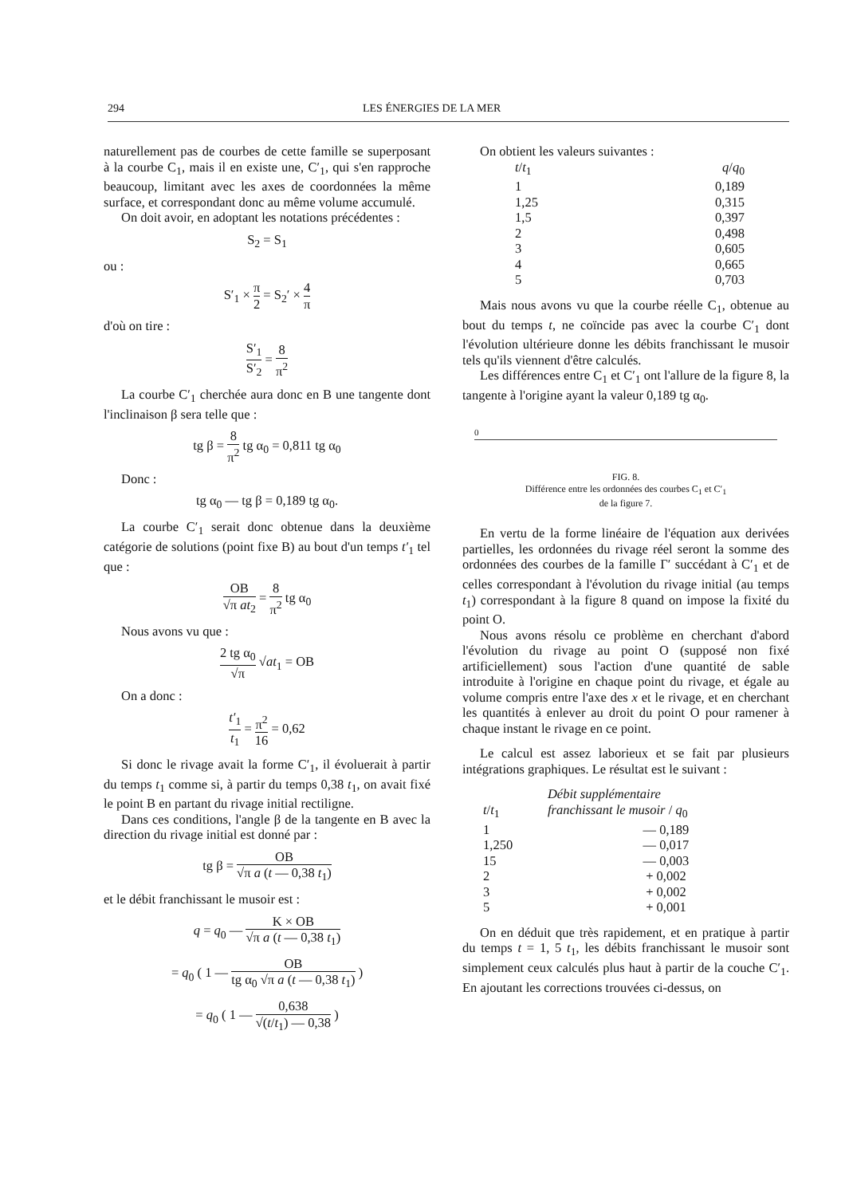294 LES ÉNERGIES DE LA MER
naturellement pas de courbes de cette famille se superposant à la courbe C<sub>1</sub>, mais il en existe une, C′<sub>1</sub>, qui s'en rapproche beaucoup, limitant avec les axes de coordonnées la même surface, et correspondant donc au même volume accumulé.
On doit avoir, en adoptant les notations précédentes :
S<sub>2</sub> = S<sub>1</sub>
ou :
S′<sub>1</sub> × π 2 = S<sub>2</sub>′ × 4 π
d'où on tire :
S′<sub>1</sub> S′<sub>2</sub> = 8 π<sup>2</sup>
La courbe C′<sub>1</sub> cherchée aura donc en B une tangente dont l'inclinaison β sera telle que :
tg β = 8 π<sup>2</sup> tg α<sub>0</sub> = 0,811 tg α<sub>0</sub>
Donc :
tg α<sub>0</sub> — tg β = 0,189 tg α<sub>0</sub>.
La courbe C′<sub>1</sub> serait donc obtenue dans la deuxième catégorie de solutions (point fixe B) au bout d'un temps t′<sub>1</sub> tel que :
OB √π at<sub>2</sub> = 8 π<sup>2</sup> tg α<sub>0</sub>
Nous avons vu que :
2 tg α<sub>0</sub> √π √at<sub>1</sub> = OB
On a donc :
t′<sub>1</sub> t<sub>1</sub> = π<sup>2</sup> 16 = 0,62
Si donc le rivage avait la forme C′<sub>1</sub>, il évoluerait à partir du temps t<sub>1</sub> comme si, à partir du temps 0,38 t<sub>1</sub>, on avait fixé le point B en partant du rivage initial rectiligne.
Dans ces conditions, l'angle β de la tangente en B avec la direction du rivage initial est donné par :
tg β = OB √π a (t — 0,38 t<sub>1</sub>)
et le débit franchissant le musoir est :
q = q<sub>0</sub> — K × OB √π a (t — 0,38 t<sub>1</sub>)
= q<sub>0</sub> ( 1 — OB tg α<sub>0</sub> √π a (t — 0,38 t<sub>1</sub>) )
= q<sub>0</sub> ( 1 — 0,638 √(t/t<sub>1</sub>) — 0,38 )
On obtient les valeurs suivantes :
| t / t<sub>1</sub> | q / q<sub>0</sub> |
| --- | --- |
| 1 | 0,189 |
| 1,25 | 0,315 |
| 1,5 | 0,397 |
| 2 | 0,498 |
| 3 | 0,605 |
| 4 | 0,665 |
| 5 | 0,703 |
Mais nous avons vu que la courbe réelle C<sub>1</sub>, obtenue au bout du temps t, ne coïncide pas avec la courbe C′<sub>1</sub> dont l'évolution ultérieure donne les débits franchissant le musoir tels qu'ils viennent d'être calculés.
Les différences entre C<sub>1</sub> et C′<sub>1</sub> ont l'allure de la figure 8, la tangente à l'origine ayant la valeur 0,189 tg α<sub>0</sub>.
0
FIG. 8.
Différence entre les ordonnées des courbes C<sub>1</sub> et C′<sub>1</sub>
de la figure 7.
En vertu de la forme linéaire de l'équation aux derivées partielles, les ordonnées du rivage réel seront la somme des ordonnées des courbes de la famille Γ′ succédant à C′<sub>1</sub> et de celles correspondant à l'évolution du rivage initial (au temps t<sub>1</sub>) correspondant à la figure 8 quand on impose la fixité du point O.
Nous avons résolu ce problème en cherchant d'abord l'évolution du rivage au point O (supposé non fixé artificiellement) sous l'action d'une quantité de sable introduite à l'origine en chaque point du rivage, et égale au volume compris entre l'axe des x et le rivage, et en cherchant les quantités à enlever au droit du point O pour ramener à chaque instant le rivage en ce point.
Le calcul est assez laborieux et se fait par plusieurs intégrations graphiques. Le résultat est le suivant :
| t / t<sub>1</sub> | Débit supplémentaire franchissant le musoir / q<sub>0</sub> |
| --- | --- |
| 1 | — 0,189 |
| 1,250 | — 0,017 |
| 15 | — 0,003 |
| 2 | + 0,002 |
| 3 | + 0,002 |
| 5 | + 0,001 |
On en déduit que très rapidement, et en pratique à partir du temps t = 1, 5 t<sub>1</sub>, les débits franchissant le musoir sont simplement ceux calculés plus haut à partir de la couche C′<sub>1</sub>. En ajoutant les corrections trouvées ci-dessus, on